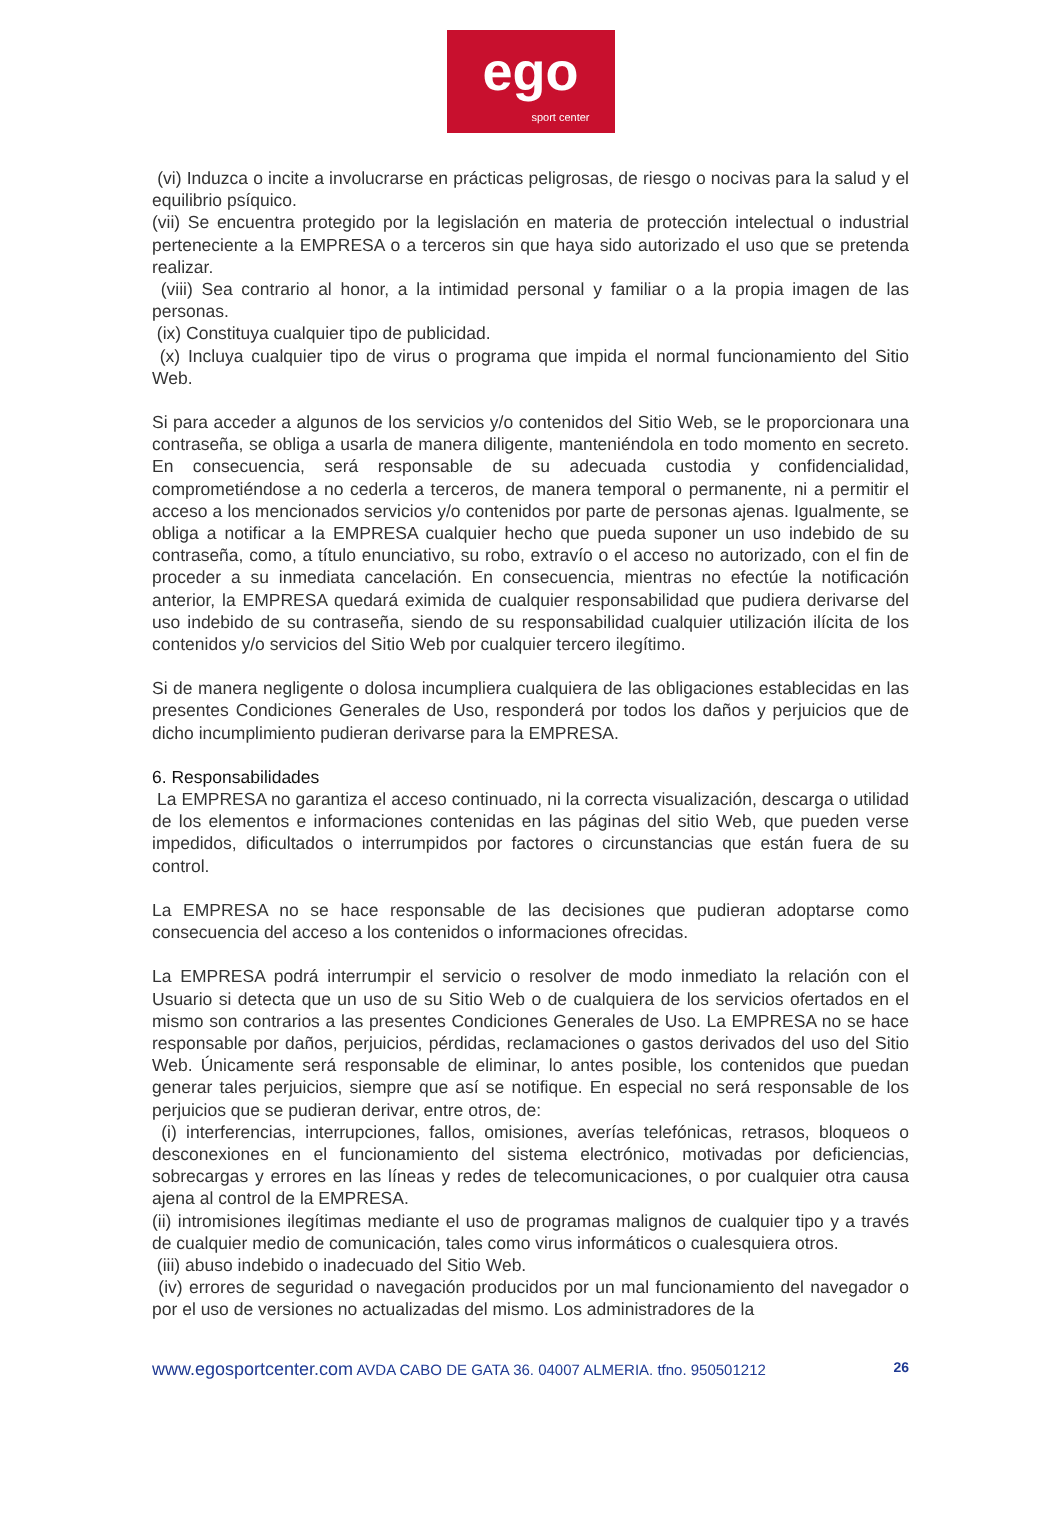ego
sport center
(vi) Induzca o incite a involucrarse en prácticas peligrosas, de riesgo o nocivas para la salud y el equilibrio psíquico.
(vii) Se encuentra protegido por la legislación en materia de protección intelectual o industrial perteneciente a la EMPRESA o a terceros sin que haya sido autorizado el uso que se pretenda realizar.
(viii) Sea contrario al honor, a la intimidad personal y familiar o a la propia imagen de las personas.
(ix) Constituya cualquier tipo de publicidad.
(x) Incluya cualquier tipo de virus o programa que impida el normal funcionamiento del Sitio Web.
Si para acceder a algunos de los servicios y/o contenidos del Sitio Web, se le proporcionara una contraseña, se obliga a usarla de manera diligente, manteniéndola en todo momento en secreto. En consecuencia, será responsable de su adecuada custodia y confidencialidad, comprometiéndose a no cederla a terceros, de manera temporal o permanente, ni a permitir el acceso a los mencionados servicios y/o contenidos por parte de personas ajenas. Igualmente, se obliga a notificar a la EMPRESA cualquier hecho que pueda suponer un uso indebido de su contraseña, como, a título enunciativo, su robo, extravío o el acceso no autorizado, con el fin de proceder a su inmediata cancelación. En consecuencia, mientras no efectúe la notificación anterior, la EMPRESA quedará eximida de cualquier responsabilidad que pudiera derivarse del uso indebido de su contraseña, siendo de su responsabilidad cualquier utilización ilícita de los contenidos y/o servicios del Sitio Web por cualquier tercero ilegítimo.
Si de manera negligente o dolosa incumpliera cualquiera de las obligaciones establecidas en las presentes Condiciones Generales de Uso, responderá por todos los daños y perjuicios que de dicho incumplimiento pudieran derivarse para la EMPRESA.
6. Responsabilidades
La EMPRESA no garantiza el acceso continuado, ni la correcta visualización, descarga o utilidad de los elementos e informaciones contenidas en las páginas del sitio Web, que pueden verse impedidos, dificultados o interrumpidos por factores o circunstancias que están fuera de su control.
La EMPRESA no se hace responsable de las decisiones que pudieran adoptarse como consecuencia del acceso a los contenidos o informaciones ofrecidas.
La EMPRESA podrá interrumpir el servicio o resolver de modo inmediato la relación con el Usuario si detecta que un uso de su Sitio Web o de cualquiera de los servicios ofertados en el mismo son contrarios a las presentes Condiciones Generales de Uso. La EMPRESA no se hace responsable por daños, perjuicios, pérdidas, reclamaciones o gastos derivados del uso del Sitio Web. Únicamente será responsable de eliminar, lo antes posible, los contenidos que puedan generar tales perjuicios, siempre que así se notifique. En especial no será responsable de los perjuicios que se pudieran derivar, entre otros, de:
(i) interferencias, interrupciones, fallos, omisiones, averías telefónicas, retrasos, bloqueos o desconexiones en el funcionamiento del sistema electrónico, motivadas por deficiencias, sobrecargas y errores en las líneas y redes de telecomunicaciones, o por cualquier otra causa ajena al control de la EMPRESA.
(ii) intromisiones ilegítimas mediante el uso de programas malignos de cualquier tipo y a través de cualquier medio de comunicación, tales como virus informáticos o cualesquiera otros.
(iii) abuso indebido o inadecuado del Sitio Web.
(iv) errores de seguridad o navegación producidos por un mal funcionamiento del navegador o por el uso de versiones no actualizadas del mismo. Los administradores de la
www.egosportcenter.com AVDA CABO DE GATA 36. 04007 ALMERIA. tfno. 950501212 26